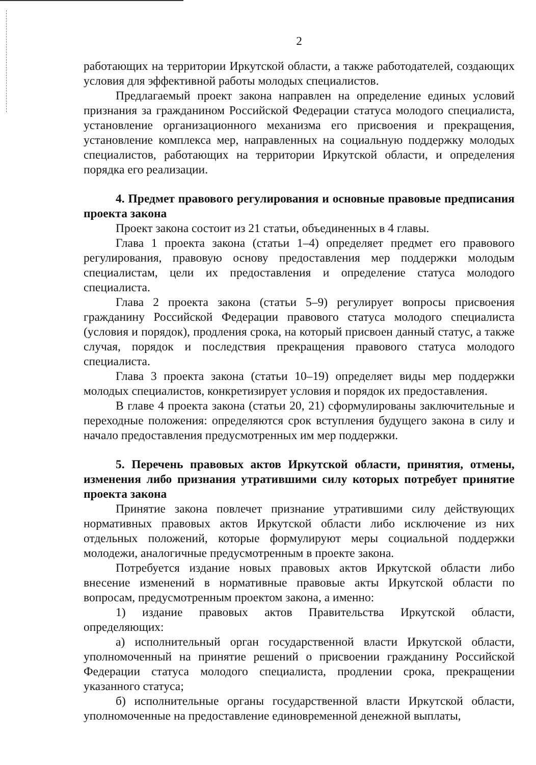2
работающих на территории Иркутской области, а также работодателей, создающих условия для эффективной работы молодых специалистов.
Предлагаемый проект закона направлен на определение единых условий признания за гражданином Российской Федерации статуса молодого специалиста, установление организационного механизма его присвоения и прекращения, установление комплекса мер, направленных на социальную поддержку молодых специалистов, работающих на территории Иркутской области, и определения порядка его реализации.
4. Предмет правового регулирования и основные правовые предписания проекта закона
Проект закона состоит из 21 статьи, объединенных в 4 главы.
Глава 1 проекта закона (статьи 1–4) определяет предмет его правового регулирования, правовую основу предоставления мер поддержки молодым специалистам, цели их предоставления и определение статуса молодого специалиста.
Глава 2 проекта закона (статьи 5–9) регулирует вопросы присвоения гражданину Российской Федерации правового статуса молодого специалиста (условия и порядок), продления срока, на который присвоен данный статус, а также случая, порядок и последствия прекращения правового статуса молодого специалиста.
Глава 3 проекта закона (статьи 10–19) определяет виды мер поддержки молодых специалистов, конкретизирует условия и порядок их предоставления.
В главе 4 проекта закона (статьи 20, 21) сформулированы заключительные и переходные положения: определяются срок вступления будущего закона в силу и начало предоставления предусмотренных им мер поддержки.
5. Перечень правовых актов Иркутской области, принятия, отмены, изменения либо признания утратившими силу которых потребует принятие проекта закона
Принятие закона повлечет признание утратившими силу действующих нормативных правовых актов Иркутской области либо исключение из них отдельных положений, которые формулируют меры социальной поддержки молодежи, аналогичные предусмотренным в проекте закона.
Потребуется издание новых правовых актов Иркутской области либо внесение изменений в нормативные правовые акты Иркутской области по вопросам, предусмотренным проектом закона, а именно:
1) издание правовых актов Правительства Иркутской области, определяющих:
а) исполнительный орган государственной власти Иркутской области, уполномоченный на принятие решений о присвоении гражданину Российской Федерации статуса молодого специалиста, продлении срока, прекращении указанного статуса;
б) исполнительные органы государственной власти Иркутской области, уполномоченные на предоставление единовременной денежной выплаты,